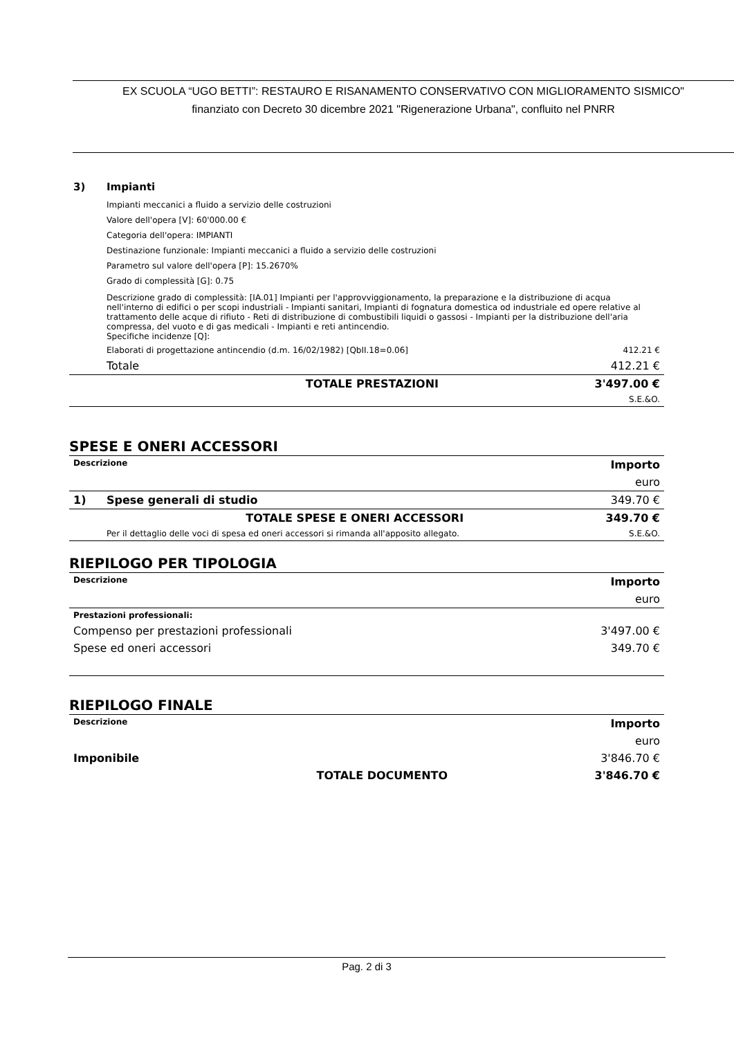EX SCUOLA “UGO BETTI”: RESTAURO E RISANAMENTO CONSERVATIVO CON MIGLIORAMENTO SISMICO"
finanziato con Decreto 30 dicembre 2021 "Rigenerazione Urbana", confluito nel PNRR
| 3) | Impianti | |
| | Impianti meccanici a fluido a servizio delle costruzioni Valore dell'opera [V]: 60'000.00 € Categoria dell'opera: IMPIANTI Destinazione funzionale: Impianti meccanici a fluido a servizio delle costruzioni Parametro sul valore dell'opera [P]: 15.2670% Grado di complessità [G]: 0.75 | |
| | Descrizione grado di complessità: [IA.01] Impianti per l'approvviggionamento, la preparazione e la distribuzione di acqua nell'interno di edifici o per scopi industriali - Impianti sanitari, Impianti di fognatura domestica od industriale ed opere relative al trattamento delle acque di rifiuto - Reti di distribuzione di combustibili liquidi o gassosi - Impianti per la distribuzione dell'aria compressa, del vuoto e di gas medicali - Impianti e reti antincendio. Specifiche incidenze [Q]: | |
| | Elaborati di progettazione antincendio (d.m. 16/02/1982) [QbII.18=0.06] | 412.21 € |
| | Totale | 412.21 € |
| | TOTALE PRESTAZIONI | 3'497.00 € |
| | | S.E.&O. |
SPESE E ONERI ACCESSORI
| Descrizione | | Importo |
| | | euro |
| 1) | Spese generali di studio | 349.70 € |
| | TOTALE SPESE E ONERI ACCESSORI | 349.70 € |
| | Per il dettaglio delle voci di spesa ed oneri accessori si rimanda all'apposito allegato. | S.E.&O. |
RIEPILOGO PER TIPOLOGIA
| Descrizione | Importo |
| | euro |
| Prestazioni professionali: | |
| Compenso per prestazioni professionali | 3'497.00 € |
| Spese ed oneri accessori | 349.70 € |
RIEPILOGO FINALE
| Descrizione | Importo |
| | euro |
| Imponibile | 3'846.70 € |
| TOTALE DOCUMENTO | 3'846.70 € |
Pag. 2 di 3